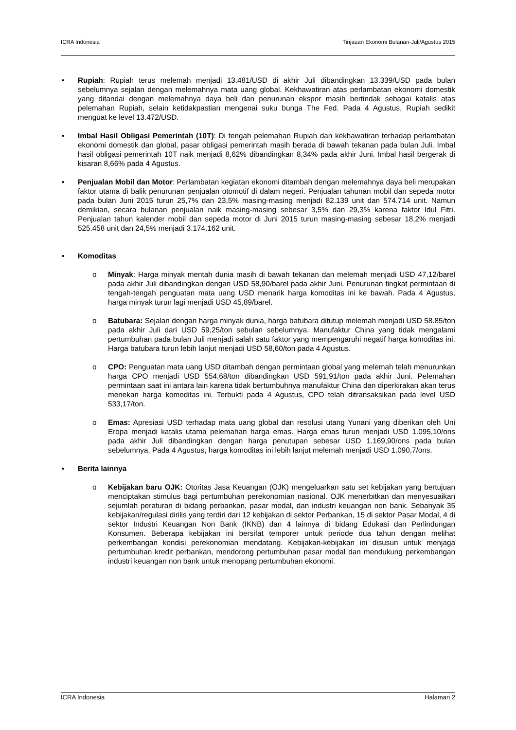ICRA Indonesia Tinjauan Ekonomi Bulanan-Juli/Agustus 2015
• Rupiah: Rupiah terus melemah menjadi 13.481/USD di akhir Juli dibandingkan 13.339/USD pada bulan sebelumnya sejalan dengan melemahnya mata uang global. Kekhawatiran atas perlambatan ekonomi domestik yang ditandai dengan melemahnya daya beli dan penurunan ekspor masih bertindak sebagai katalis atas pelemahan Rupiah, selain ketidakpastian mengenai suku bunga The Fed. Pada 4 Agustus, Rupiah sedikit menguat ke level 13.472/USD.
• Imbal Hasil Obligasi Pemerintah (10T): Di tengah pelemahan Rupiah dan kekhawatiran terhadap perlambatan ekonomi domestik dan global, pasar obligasi pemerintah masih berada di bawah tekanan pada bulan Juli. Imbal hasil obligasi pemerintah 10T naik menjadi 8,62% dibandingkan 8,34% pada akhir Juni. Imbal hasil bergerak di kisaran 8,66% pada 4 Agustus.
• Penjualan Mobil dan Motor: Perlambatan kegiatan ekonomi ditambah dengan melemahnya daya beli merupakan faktor utama di balik penurunan penjualan otomotif di dalam negeri. Penjualan tahunan mobil dan sepeda motor pada bulan Juni 2015 turun 25,7% dan 23,5% masing-masing menjadi 82.139 unit dan 574.714 unit. Namun demikian, secara bulanan penjualan naik masing-masing sebesar 3,5% dan 29,3% karena faktor Idul Fitri. Penjualan tahun kalender mobil dan sepeda motor di Juni 2015 turun masing-masing sebesar 18,2% menjadi 525.458 unit dan 24,5% menjadi 3.174.162 unit.
• Komoditas
o Minyak: Harga minyak mentah dunia masih di bawah tekanan dan melemah menjadi USD 47,12/barel pada akhir Juli dibandingkan dengan USD 58,90/barel pada akhir Juni. Penurunan tingkat permintaan di tengah-tengah penguatan mata uang USD menarik harga komoditas ini ke bawah. Pada 4 Agustus, harga minyak turun lagi menjadi USD 45,89/barel.
o Batubara: Sejalan dengan harga minyak dunia, harga batubara ditutup melemah menjadi USD 58.85/ton pada akhir Juli dari USD 59,25/ton sebulan sebelumnya. Manufaktur China yang tidak mengalami pertumbuhan pada bulan Juli menjadi salah satu faktor yang mempengaruhi negatif harga komoditas ini. Harga batubara turun lebih lanjut menjadi USD 58,60/ton pada 4 Agustus.
o CPO: Penguatan mata uang USD ditambah dengan permintaan global yang melemah telah menurunkan harga CPO menjadi USD 554,68/ton dibandingkan USD 591,91/ton pada akhir Juni. Pelemahan permintaan saat ini antara lain karena tidak bertumbuhnya manufaktur China dan diperkirakan akan terus menekan harga komoditas ini. Terbukti pada 4 Agustus, CPO telah ditransaksikan pada level USD 533,17/ton.
o Emas: Apresiasi USD terhadap mata uang global dan resolusi utang Yunani yang diberikan oleh Uni Eropa menjadi katalis utama pelemahan harga emas. Harga emas turun menjadi USD 1.095,10/ons pada akhir Juli dibandingkan dengan harga penutupan sebesar USD 1.169,90/ons pada bulan sebelumnya. Pada 4 Agustus, harga komoditas ini lebih lanjut melemah menjadi USD 1.090,7/ons.
• Berita lainnya
o Kebijakan baru OJK: Otoritas Jasa Keuangan (OJK) mengeluarkan satu set kebijakan yang bertujuan menciptakan stimulus bagi pertumbuhan perekonomian nasional. OJK menerbitkan dan menyesuaikan sejumlah peraturan di bidang perbankan, pasar modal, dan industri keuangan non bank. Sebanyak 35 kebijakan/regulasi dirilis yang terdiri dari 12 kebijakan di sektor Perbankan, 15 di sektor Pasar Modal, 4 di sektor Industri Keuangan Non Bank (IKNB) dan 4 lainnya di bidang Edukasi dan Perlindungan Konsumen. Beberapa kebijakan ini bersifat temporer untuk periode dua tahun dengan melihat perkembangan kondisi perekonomian mendatang. Kebijakan-kebijakan ini disusun untuk menjaga pertumbuhan kredit perbankan, mendorong pertumbuhan pasar modal dan mendukung perkembangan industri keuangan non bank untuk menopang pertumbuhan ekonomi.
ICRA Indonesia Halaman 2